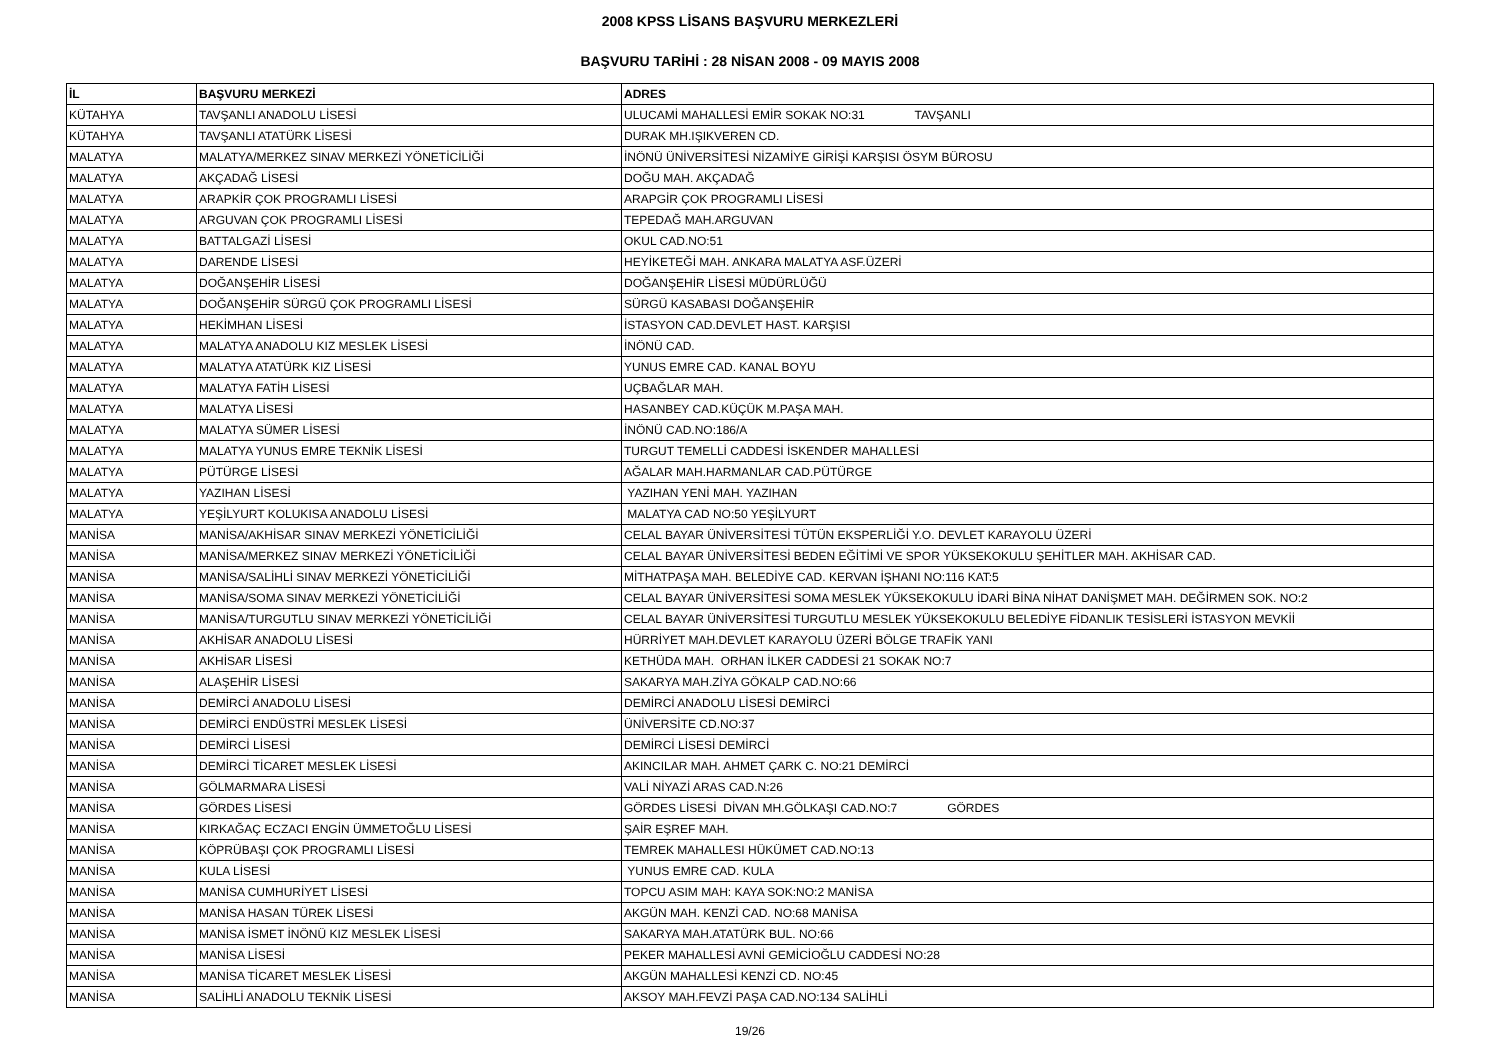2008 KPSS LİSANS BAŞVURU MERKEZLERİ
BAŞVURU TARİHİ : 28 NİSAN 2008 - 09 MAYIS 2008
| İL | BAŞVURU MERKEZİ | ADRES |
| --- | --- | --- |
| KÜTAHYA | TAVŞANLI ANADOLU LİSESİ | ULUCAMİ MAHALLESİ EMİR SOKAK NO:31 TAVŞANLI |
| KÜTAHYA | TAVŞANLI ATATÜRK LİSESİ | DURAK MH.IŞIKVEREN CD. |
| MALATYA | MALATYA/MERKEZ SINAV MERKEZİ YÖNETİCİLİĞİ | İNÖNÜ ÜNİVERSİTESİ NİZAMİYE GİRİŞİ KARŞISI ÖSYM BÜROSU |
| MALATYA | AKÇADAĞ LİSESİ | DOĞU MAH. AKÇADAĞ |
| MALATYA | ARAPKİR ÇOK PROGRAMLI LİSESİ | ARAPGİR ÇOK PROGRAMLI LİSESİ |
| MALATYA | ARGUVAN ÇOK PROGRAMLI LİSESİ | TEPEDAĞ MAH.ARGUVAN |
| MALATYA | BATTALGAZİ LİSESİ | OKUL CAD.NO:51 |
| MALATYA | DARENDE LİSESİ | HEYİKETEĞİ MAH. ANKARA MALATYA ASF.ÜZERİ |
| MALATYA | DOĞANŞEHİR LİSESİ | DOĞANŞEHİR LİSESİ MÜDÜRLÜĞÜ |
| MALATYA | DOĞANŞEHİR SÜRGÜ ÇOK PROGRAMLI LİSESİ | SÜRGÜ KASABASI DOĞANŞEHİR |
| MALATYA | HEKİMHAN LİSESİ | İSTASYON CAD.DEVLET HAST. KARŞISI |
| MALATYA | MALATYA ANADOLU KIZ MESLEK LİSESİ | İNÖNÜ CAD. |
| MALATYA | MALATYA ATATÜRK KIZ LİSESİ | YUNUS EMRE CAD. KANAL BOYU |
| MALATYA | MALATYA FATİH LİSESİ | UÇBAĞLAR MAH. |
| MALATYA | MALATYA LİSESİ | HASANBEY CAD.KÜÇÜK M.PAŞA MAH. |
| MALATYA | MALATYA SÜMER LİSESİ | İNÖNÜ CAD.NO:186/A |
| MALATYA | MALATYA YUNUS EMRE TEKNİK LİSESİ | TURGUT TEMELLİ CADDESİ İSKENDER MAHALLESİ |
| MALATYA | PÜTÜRGE LİSESİ | AĞALAR MAH.HARMANLAR CAD.PÜTÜRGE |
| MALATYA | YAZIHAN LİSESİ | YAZIHAN YENİ MAH. YAZIHAN |
| MALATYA | YEŞİLYURT KOLUKISA ANADOLU LİSESİ | MALATYA CAD NO:50 YEŞİLYURT |
| MANİSA | MANİSA/AKHİSAR SINAV MERKEZİ YÖNETİCİLİĞİ | CELAL BAYAR ÜNİVERSİTESİ TÜTÜN EKSPERLİĞİ Y.O. DEVLET KARAYOLU ÜZERİ |
| MANİSA | MANİSA/MERKEZ SINAV MERKEZİ YÖNETİCİLİĞİ | CELAL BAYAR ÜNİVERSİTESİ BEDEN EĞİTİMİ VE SPOR YÜKSEKOKULU ŞEHİTLER MAH. AKHİSAR CAD. |
| MANİSA | MANİSA/SALİHLİ SINAV MERKEZİ YÖNETİCİLİĞİ | MİTHATPAŞA MAH. BELEDİYE CAD. KERVAN İŞHANI NO:116 KAT:5 |
| MANİSA | MANİSA/SOMA SINAV MERKEZİ YÖNETİCİLİĞİ | CELAL BAYAR ÜNİVERSİTESİ SOMA MESLEK YÜKSEKOKULU İDARİ BİNA NİHAT DANİŞMET MAH. DEĞİRMEN SOK. NO:2 |
| MANİSA | MANİSA/TURGUTLU SINAV MERKEZİ YÖNETİCİLİĞİ | CELAL BAYAR ÜNİVERSİTESİ TURGUTLU MESLEK YÜKSEKOKULU BELEDİYE FİDANLIK TESİSLERİ İSTASYON MEVKİİ |
| MANİSA | AKHİSAR ANADOLU LİSESİ | HÜRRİYET MAH.DEVLET KARAYOLU ÜZERİ BÖLGE TRAFİK YANI |
| MANİSA | AKHİSAR LİSESİ | KETHÜDA MAH. ORHAN İLKER CADDESİ 21 SOKAK NO:7 |
| MANİSA | ALAŞEHİR LİSESİ | SAKARYA MAH.ZİYA GÖKALP CAD.NO:66 |
| MANİSA | DEMİRCİ ANADOLU LİSESİ | DEMİRCİ ANADOLU LİSESİ DEMİRCİ |
| MANİSA | DEMİRCİ ENDÜSTRİ MESLEK LİSESİ | ÜNİVERSİTE CD.NO:37 |
| MANİSA | DEMİRCİ LİSESİ | DEMİRCİ LİSESİ DEMİRCİ |
| MANİSA | DEMİRCİ TİCARET MESLEK LİSESİ | AKINCILAR MAH. AHMET ÇARK C. NO:21 DEMİRCİ |
| MANİSA | GÖLMARMARA LİSESİ | VALİ NİYAZİ ARAS CAD.N:26 |
| MANİSA | GÖRDES LİSESİ | GÖRDES LİSESİ DİVAN MH.GÖLKAŞI CAD.NO:7 GÖRDES |
| MANİSA | KIRKAĞAÇ ECZACI ENGİN ÜMMETOĞLU LİSESİ | ŞAİR EŞREF MAH. |
| MANİSA | KÖPRÜBAŞI ÇOK PROGRAMLI LİSESİ | TEMREK MAHALLESI HÜKÜMET CAD.NO:13 |
| MANİSA | KULA LİSESİ | YUNUS EMRE CAD. KULA |
| MANİSA | MANİSA CUMHURİYET LİSESİ | TOPCU ASIM MAH: KAYA SOK:NO:2 MANİSA |
| MANİSA | MANİSA HASAN TÜREK LİSESİ | AKGÜN MAH. KENZİ CAD. NO:68 MANİSA |
| MANİSA | MANİSA İSMET İNÖNÜ KIZ MESLEK LİSESİ | SAKARYA MAH.ATATÜRK BUL. NO:66 |
| MANİSA | MANİSA LİSESİ | PEKER MAHALLESİ AVNİ GEMİCİOĞLU CADDESİ NO:28 |
| MANİSA | MANİSA TİCARET MESLEK LİSESİ | AKGÜN MAHALLESİ KENZİ CD. NO:45 |
| MANİSA | SALİHLİ ANADOLU TEKNİK LİSESİ | AKSOY MAH.FEVZİ PAŞA CAD.NO:134 SALİHLİ |
19/26